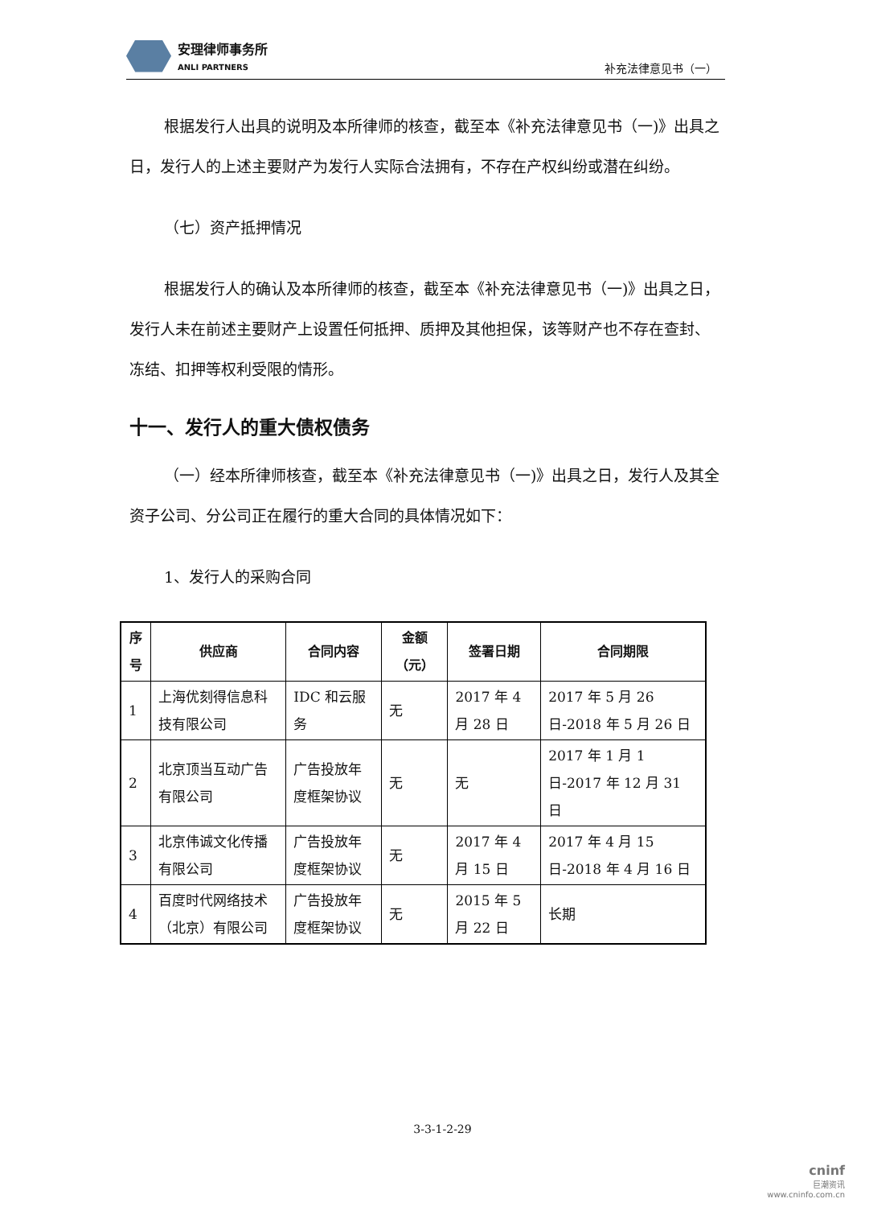安理律师事务所
ANLI PARTNERS
补充法律意见书（一）
根据发行人出具的说明及本所律师的核查，截至本《补充法律意见书（一)》出具之日，发行人的上述主要财产为发行人实际合法拥有，不存在产权纠纷或潜在纠纷。
（七）资产抵押情况
根据发行人的确认及本所律师的核查，截至本《补充法律意见书（一)》出具之日，发行人未在前述主要财产上设置任何抵押、质押及其他担保，该等财产也不存在查封、冻结、扣押等权利受限的情形。
十一、发行人的重大债权债务
（一）经本所律师核查，截至本《补充法律意见书（一)》出具之日，发行人及其全资子公司、分公司正在履行的重大合同的具体情况如下：
1、发行人的采购合同
| 序号 | 供应商 | 合同内容 | 金额（元） | 签署日期 | 合同期限 |
| --- | --- | --- | --- | --- | --- |
| 1 | 上海优刻得信息科技有限公司 | IDC 和云服务 | 无 | 2017 年 4 月 28 日 | 2017 年 5 月 26 日-2018 年 5 月 26 日 |
| 2 | 北京顶当互动广告有限公司 | 广告投放年度框架协议 | 无 | 无 | 2017 年 1 月 1 日-2017 年 12 月 31 日 |
| 3 | 北京伟诚文化传播有限公司 | 广告投放年度框架协议 | 无 | 2017 年 4 月 15 日 | 2017 年 4 月 15 日-2018 年 4 月 16 日 |
| 4 | 百度时代网络技术（北京）有限公司 | 广告投放年度框架协议 | 无 | 2015 年 5 月 22 日 | 长期 |
3-3-1-2-29
cninf
巨潮资讯
www.cninfo.com.cn